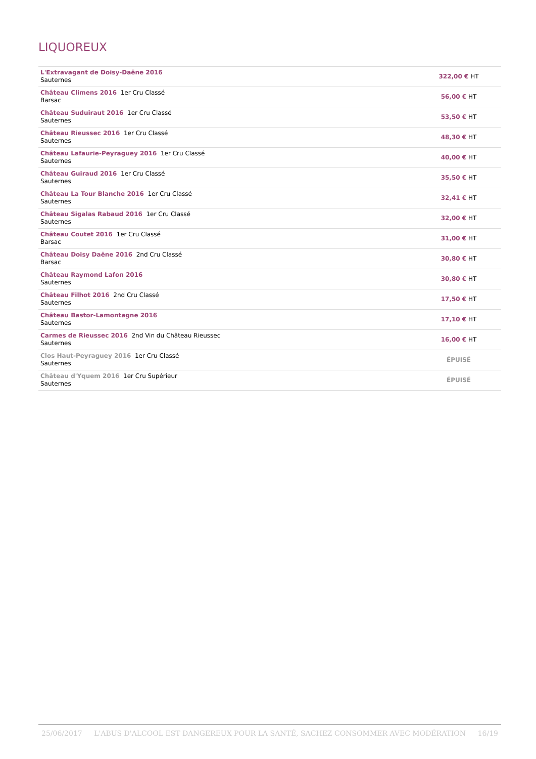LIQUOREUX
| L'Extravagant de Doisy-Daëne 2016 Sauternes | 322,00 € HT |
| Château Climens 2016 1er Cru Classé Barsac | 56,00 € HT |
| Château Suduiraut 2016 1er Cru Classé Sauternes | 53,50 € HT |
| Château Rieussec 2016 1er Cru Classé Sauternes | 48,30 € HT |
| Château Lafaurie-Peyraguey 2016 1er Cru Classé Sauternes | 40,00 € HT |
| Château Guiraud 2016 1er Cru Classé Sauternes | 35,50 € HT |
| Château La Tour Blanche 2016 1er Cru Classé Sauternes | 32,41 € HT |
| Château Sigalas Rabaud 2016 1er Cru Classé Sauternes | 32,00 € HT |
| Château Coutet 2016 1er Cru Classé Barsac | 31,00 € HT |
| Château Doisy Daëne 2016 2nd Cru Classé Barsac | 30,80 € HT |
| Château Raymond Lafon 2016 Sauternes | 30,80 € HT |
| Château Filhot 2016 2nd Cru Classé Sauternes | 17,50 € HT |
| Château Bastor-Lamontagne 2016 Sauternes | 17,10 € HT |
| Carmes de Rieussec 2016 2nd Vin du Château Rieussec Sauternes | 16,00 € HT |
| Clos Haut-Peyraguey 2016 1er Cru Classé Sauternes | ÉPUISÉ |
| Château d'Yquem 2016 1er Cru Supérieur Sauternes | ÉPUISÉ |
25/06/2017 L'ABUS D'ALCOOL EST DANGEREUX POUR LA SANTÉ, SACHEZ CONSOMMER AVEC MODÉRATION 16/19